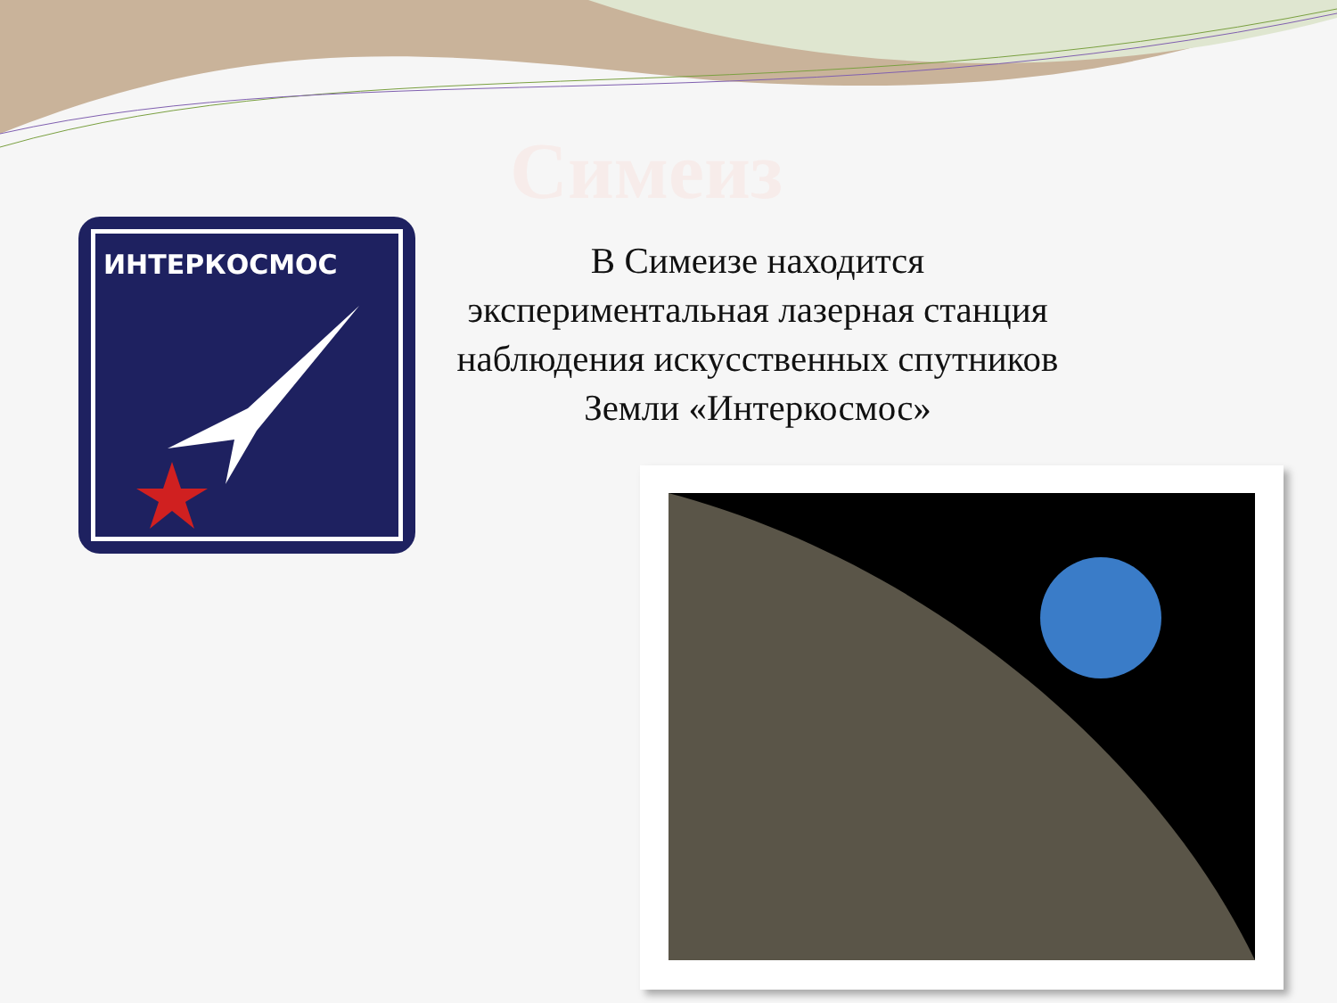Симеиз
ИНТЕРКОСМОС
В Симеизе находится экспериментальная лазерная станция наблюдения искусственных спутников Земли «Интеркосмос»